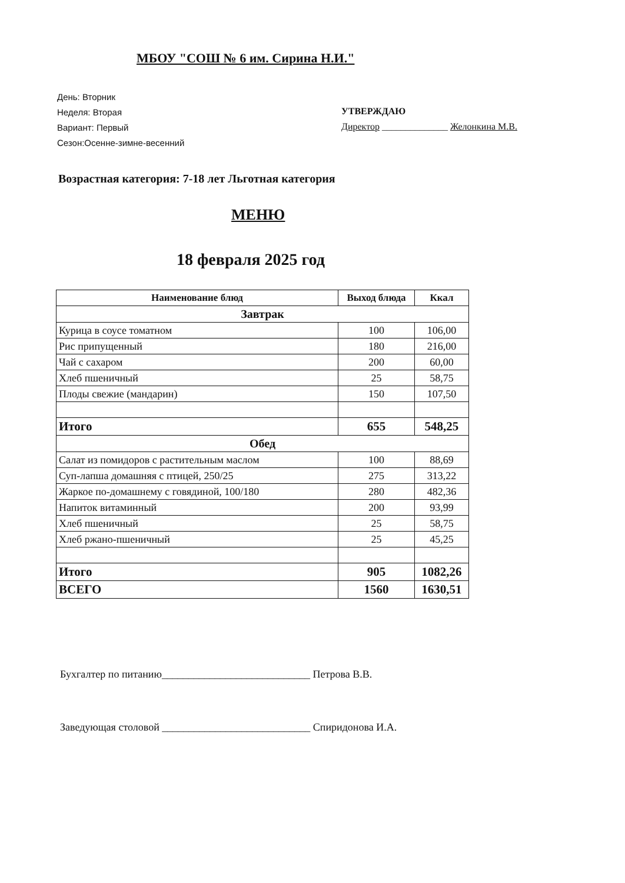МБОУ "СОШ № 6 им. Сирина Н.И."
День: Вторник
Неделя: Вторая
Вариант: Первый
Сезон:Осенне-зимне-весенний
УТВЕРЖДАЮ
Директор ______________ Желонкина М.В.
Возрастная категория: 7-18 лет Льготная категория
МЕНЮ
18 февраля 2025 год
| Наименование блюд | Выход блюда | Ккал |
| --- | --- | --- |
| Завтрак | | |
| Курица в соусе томатном | 100 | 106,00 |
| Рис припущенный | 180 | 216,00 |
| Чай с сахаром | 200 | 60,00 |
| Хлеб пшеничный | 25 | 58,75 |
| Плоды свежие (мандарин) | 150 | 107,50 |
| Итого | 655 | 548,25 |
| Обед | | |
| Салат из помидоров с растительным маслом | 100 | 88,69 |
| Суп-лапша домашняя с птицей, 250/25 | 275 | 313,22 |
| Жаркое по-домашнему с говядиной, 100/180 | 280 | 482,36 |
| Напиток витаминный | 200 | 93,99 |
| Хлеб пшеничный | 25 | 58,75 |
| Хлеб ржано-пшеничный | 25 | 45,25 |
| Итого | 905 | 1082,26 |
| ВСЕГО | 1560 | 1630,51 |
Бухгалтер по питанию____________________________ Петрова В.В.
Заведующая столовой ____________________________ Спиридонова И.А.